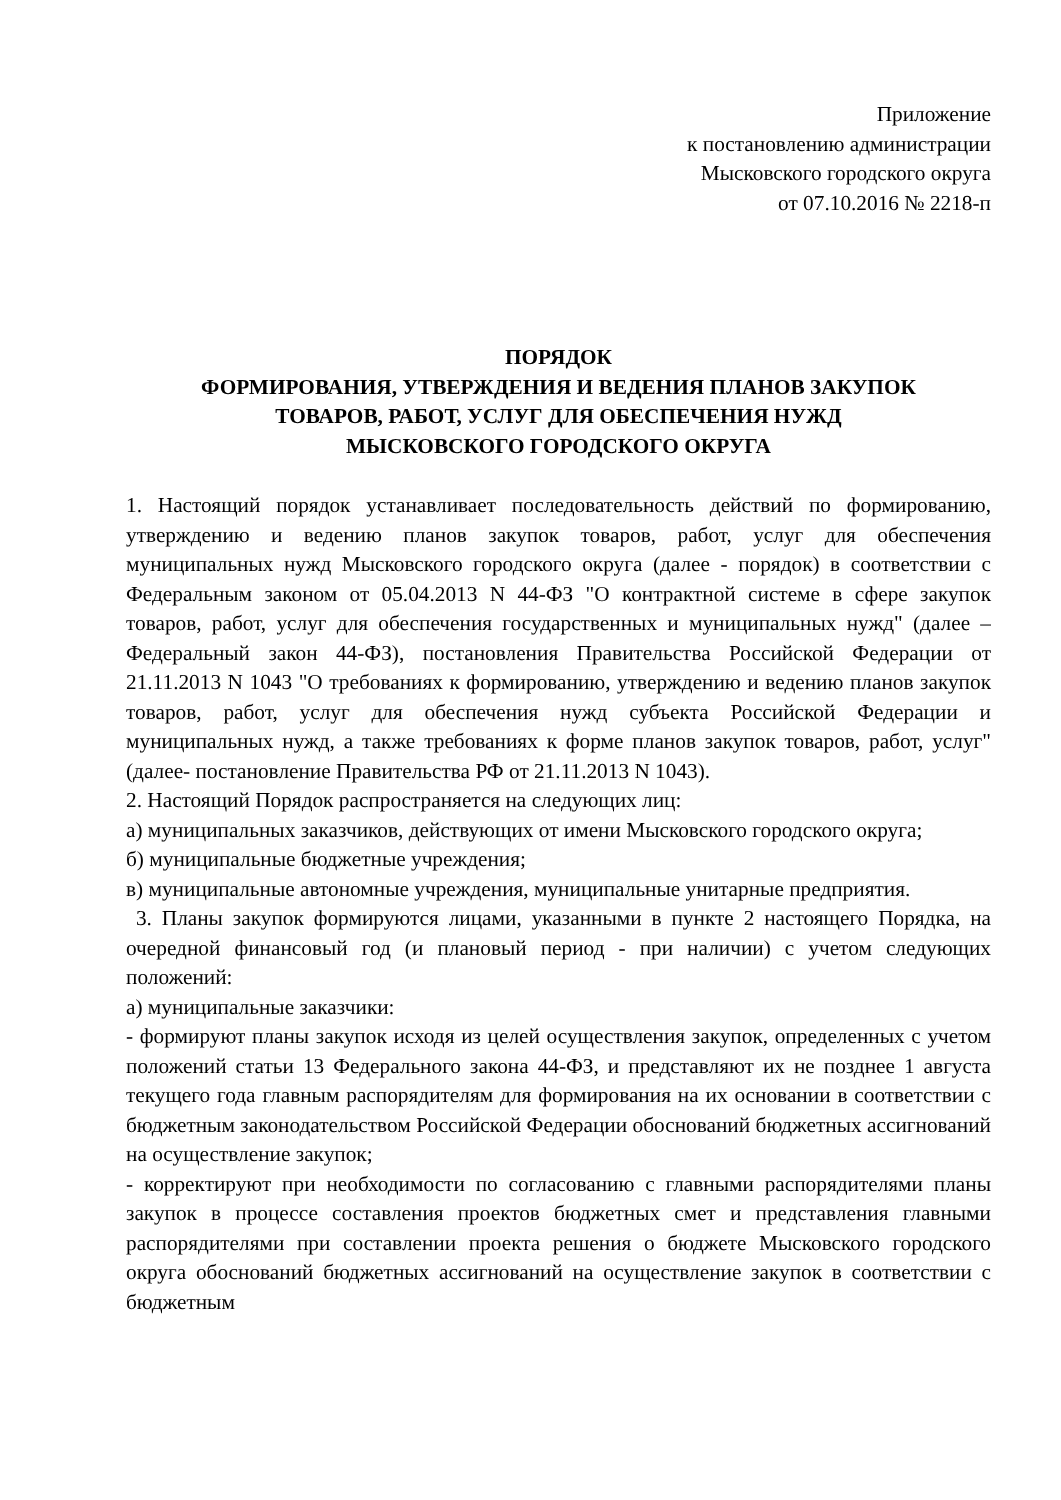Приложение
к постановлению администрации
Мысковского городского округа
от 07.10.2016 № 2218-п
ПОРЯДОК
ФОРМИРОВАНИЯ, УТВЕРЖДЕНИЯ И ВЕДЕНИЯ ПЛАНОВ ЗАКУПОК
ТОВАРОВ, РАБОТ, УСЛУГ ДЛЯ ОБЕСПЕЧЕНИЯ НУЖД
МЫСКОВСКОГО ГОРОДСКОГО ОКРУГА
1. Настоящий порядок устанавливает последовательность действий по формированию, утверждению и ведению планов закупок товаров, работ, услуг для обеспечения муниципальных нужд Мысковского городского округа (далее - порядок) в соответствии с Федеральным законом от 05.04.2013 N 44-ФЗ "О контрактной системе в сфере закупок товаров, работ, услуг для обеспечения государственных и муниципальных нужд" (далее – Федеральный закон 44-ФЗ), постановления Правительства Российской Федерации от 21.11.2013 N 1043 "О требованиях к формированию, утверждению и ведению планов закупок товаров, работ, услуг для обеспечения нужд субъекта Российской Федерации и муниципальных нужд, а также требованиях к форме планов закупок товаров, работ, услуг"(далее- постановление Правительства РФ от 21.11.2013 N 1043).
2. Настоящий Порядок распространяется на следующих лиц:
а) муниципальных заказчиков, действующих от имени Мысковского городского округа;
б) муниципальные бюджетные учреждения;
в) муниципальные автономные учреждения, муниципальные унитарные предприятия.
3. Планы закупок формируются лицами, указанными в пункте 2 настоящего Порядка, на очередной финансовый год (и плановый период - при наличии) с учетом следующих положений:
а) муниципальные заказчики:
- формируют планы закупок исходя из целей осуществления закупок, определенных с учетом положений статьи 13 Федерального закона 44-ФЗ, и представляют их не позднее 1 августа текущего года главным распорядителям для формирования на их основании в соответствии с бюджетным законодательством Российской Федерации обоснований бюджетных ассигнований на осуществление закупок;
- корректируют при необходимости по согласованию с главными распорядителями планы закупок в процессе составления проектов бюджетных смет и представления главными распорядителями при составлении проекта решения о бюджете Мысковского городского округа обоснований бюджетных ассигнований на осуществление закупок в соответствии с бюджетным